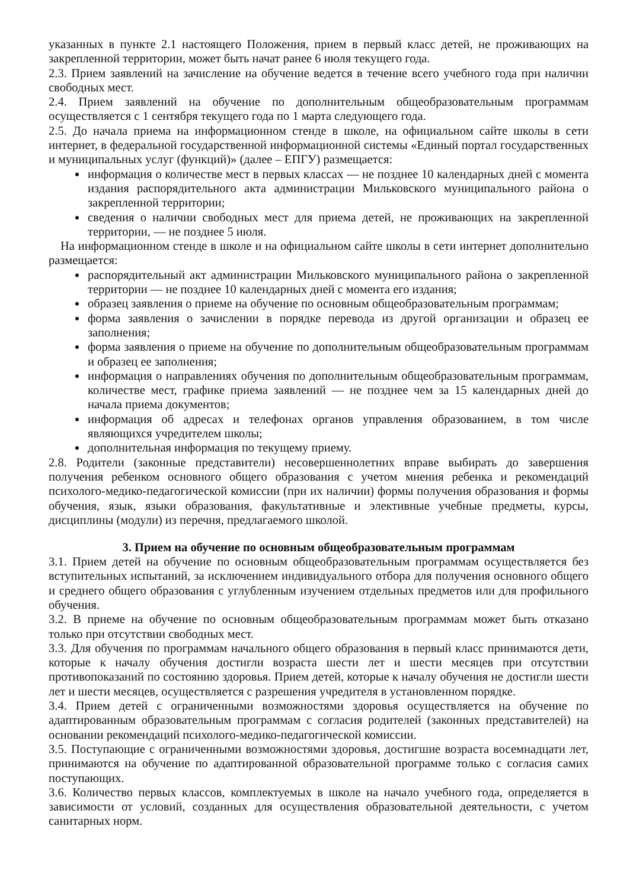указанных в пункте 2.1 настоящего Положения, прием в первый класс детей, не проживающих на закрепленной территории, может быть начат ранее 6 июля текущего года.
2.3. Прием заявлений на зачисление на обучение ведется в течение всего учебного года при наличии свободных мест.
2.4. Прием заявлений на обучение по дополнительным общеобразовательным программам осуществляется с 1 сентября текущего года по 1 марта следующего года.
2.5. До начала приема на информационном стенде в школе, на официальном сайте школы в сети интернет, в федеральной государственной информационной системы «Единый портал государственных и муниципальных услуг (функций)» (далее – ЕПГУ) размещается:
информация о количестве мест в первых классах — не позднее 10 календарных дней с момента издания распорядительного акта администрации Мильковского муниципального района о закрепленной территории;
сведения о наличии свободных мест для приема детей, не проживающих на закрепленной территории, — не позднее 5 июля.
На информационном стенде в школе и на официальном сайте школы в сети интернет дополнительно размещается:
распорядительный акт администрации Мильковского муниципального района о закрепленной территории — не позднее 10 календарных дней с момента его издания;
образец заявления о приеме на обучение по основным общеобразовательным программам;
форма заявления о зачислении в порядке перевода из другой организации и образец ее заполнения;
форма заявления о приеме на обучение по дополнительным общеобразовательным программам и образец ее заполнения;
информация о направлениях обучения по дополнительным общеобразовательным программам, количестве мест, графике приема заявлений — не позднее чем за 15 календарных дней до начала приема документов;
информация об адресах и телефонах органов управления образованием, в том числе являющихся учредителем школы;
дополнительная информация по текущему приему.
2.8. Родители (законные представители) несовершеннолетних вправе выбирать до завершения получения ребенком основного общего образования с учетом мнения ребенка и рекомендаций психолого-медико-педагогической комиссии (при их наличии) формы получения образования и формы обучения, язык, языки образования, факультативные и элективные учебные предметы, курсы, дисциплины (модули) из перечня, предлагаемого школой.
3. Прием на обучение по основным общеобразовательным программам
3.1. Прием детей на обучение по основным общеобразовательным программам осуществляется без вступительных испытаний, за исключением индивидуального отбора для получения основного общего и среднего общего образования с углубленным изучением отдельных предметов или для профильного обучения.
3.2. В приеме на обучение по основным общеобразовательным программам может быть отказано только при отсутствии свободных мест.
3.3. Для обучения по программам начального общего образования в первый класс принимаются дети, которые к началу обучения достигли возраста шести лет и шести месяцев при отсутствии противопоказаний по состоянию здоровья. Прием детей, которые к началу обучения не достигли шести лет и шести месяцев, осуществляется с разрешения учредителя в установленном порядке.
3.4. Прием детей с ограниченными возможностями здоровья осуществляется на обучение по адаптированным образовательным программам с согласия родителей (законных представителей) на основании рекомендаций психолого-медико-педагогической комиссии.
3.5. Поступающие с ограниченными возможностями здоровья, достигшие возраста восемнадцати лет, принимаются на обучение по адаптированной образовательной программе только с согласия самих поступающих.
3.6. Количество первых классов, комплектуемых в школе на начало учебного года, определяется в зависимости от условий, созданных для осуществления образовательной деятельности, с учетом санитарных норм.